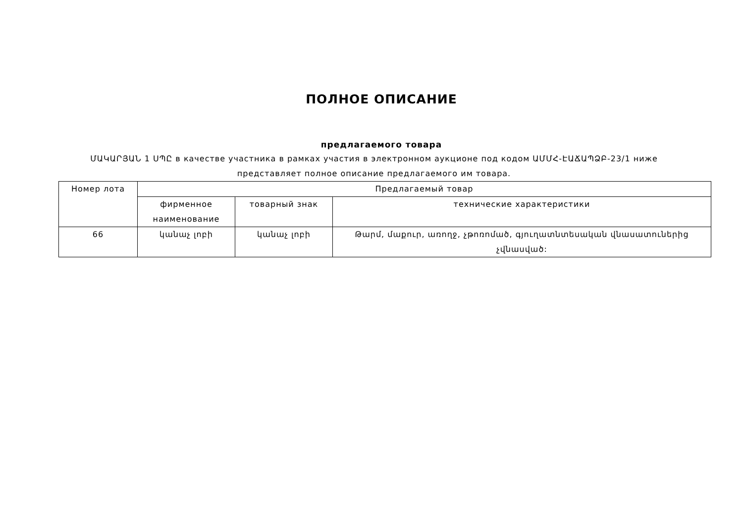ПОЛНОЕ ОПИСАНИЕ
предлагаемого товара
ՄԱԿԱՐՅԱՆ 1 ՍՊԸ в качестве участника в рамках участия в электронном аукционе под кодом ԱՄՄՀ-ԷԱՃԱՊՁԲ-23/1 ниже представляет полное описание предлагаемого им товара.
| Номер лота | Предлагаемый товар | | |
| | фирменное наименование | товарный знак | технические характеристики |
| 66 | կանաչ լոբի | կանաչ լոբի | Թարմ, մաքուր, առողջ, չթոռոմած, գյուղատնտեսական վնասատուներից չվնասված: |